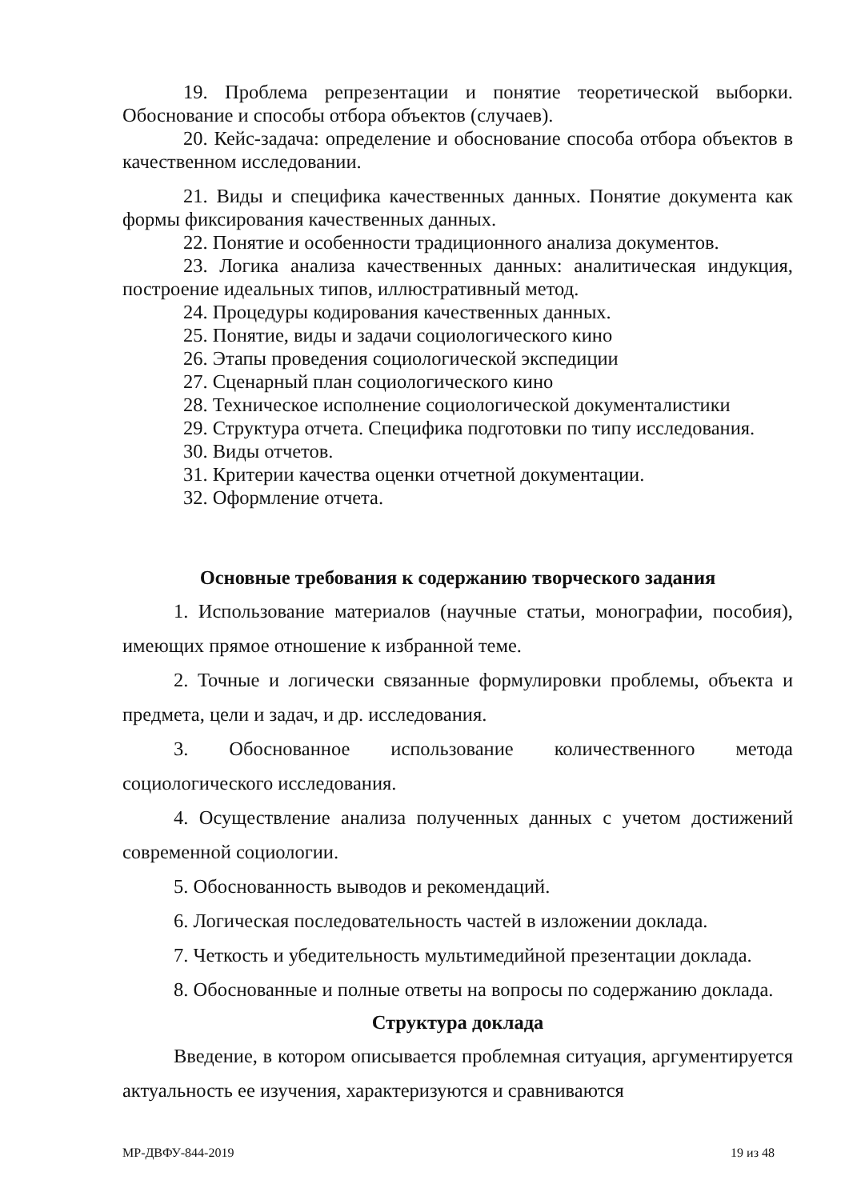19. Проблема репрезентации и понятие теоретической выборки. Обоснование и способы отбора объектов (случаев).
20. Кейс-задача: определение и обоснование способа отбора объектов в качественном исследовании.
21. Виды и специфика качественных данных. Понятие документа как формы фиксирования качественных данных.
22. Понятие и особенности традиционного анализа документов.
23. Логика анализа качественных данных: аналитическая индукция, построение идеальных типов, иллюстративный метод.
24. Процедуры кодирования качественных данных.
25. Понятие, виды и задачи социологического кино
26. Этапы проведения социологической экспедиции
27. Сценарный план социологического кино
28. Техническое исполнение социологической документалистики
29. Структура отчета. Специфика подготовки по типу исследования.
30. Виды отчетов.
31. Критерии качества оценки отчетной документации.
32. Оформление отчета.
Основные требования к содержанию творческого задания
1. Использование материалов (научные статьи, монографии, пособия), имеющих прямое отношение к избранной теме.
2. Точные и логически связанные формулировки проблемы, объекта и предмета, цели и задач, и др. исследования.
3. Обоснованное использование количественного метода социологического исследования.
4. Осуществление анализа полученных данных с учетом достижений современной социологии.
5. Обоснованность выводов и рекомендаций.
6. Логическая последовательность частей в изложении доклада.
7. Четкость и убедительность мультимедийной презентации доклада.
8. Обоснованные и полные ответы на вопросы по содержанию доклада.
Структура доклада
Введение, в котором описывается проблемная ситуация, аргументируется актуальность ее изучения, характеризуются и сравниваются
МР-ДВФУ-844-2019 19 из 48